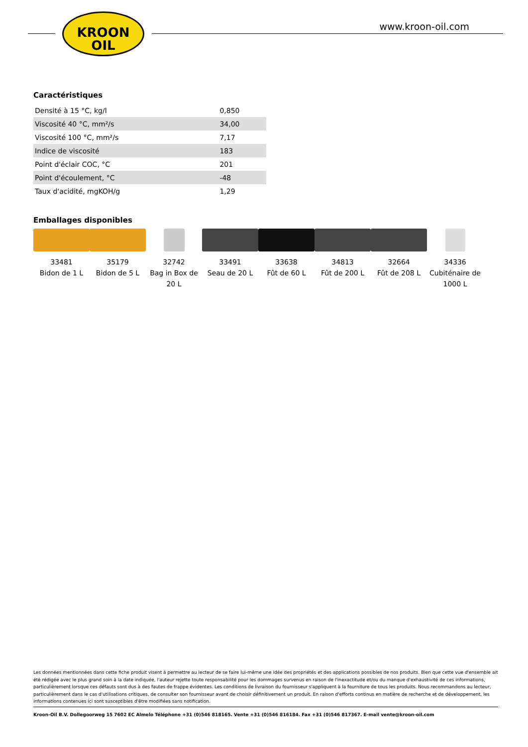KROON
OIL
www.kroon-oil.com
Caractéristiques
| Densité à 15 °C, kg/l | 0,850 |
| Viscosité 40 °C, mm²/s | 34,00 |
| Viscosité 100 °C, mm²/s | 7,17 |
| Indice de viscosité | 183 |
| Point d'éclair COC, °C | 201 |
| Point d'écoulement, °C | -48 |
| Taux d'acidité, mgKOH/g | 1,29 |
Emballages disponibles
33481
Bidon de 1 L
35179
Bidon de 5 L
32742
Bag in Box de 20 L
33491
Seau de 20 L
33638
Fût de 60 L
34813
Fût de 200 L
32664
Fût de 208 L
34336
Cubiténaire de 1000 L
Les données mentionnées dans cette fiche produit visent à permettre au lecteur de se faire lui-même une idée des propriétés et des applications possibles de nos produits. Bien que cette vue d'ensemble ait été rédigée avec le plus grand soin à la date indiquée, l'auteur rejette toute responsabilité pour les dommages survenus en raison de l'inexactitude et/ou du manque d'exhaustivité de ces informations, particulièrement lorsque ces défauts sont dus à des fautes de frappe évidentes. Les conditions de livraison du fournisseur s'appliquent à la fourniture de tous les produits. Nous recommandons au lecteur, particulièrement dans le cas d'utilisations critiques, de consulter son fournisseur avant de choisir définitivement un produit. En raison d'efforts continus en matière de recherche et de développement, les informations contenues ici sont susceptibles d'être modifiées sans notification.
Kroon-Oil B.V. Dollegoorweg 15 7602 EC Almelo Téléphone +31 (0)546 818165. Vente +31 (0)546 816184. Fax +31 (0)546 817367. E-mail vente@kroon-oil.com